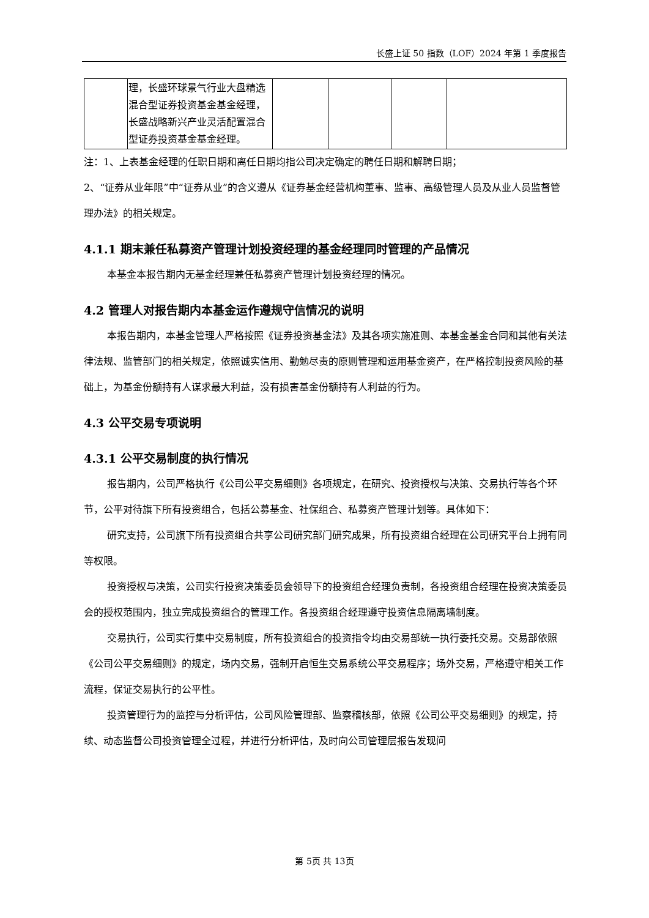长盛上证 50 指数（LOF）2024 年第 1 季度报告
| | 理，长盛环球景气行业大盘精选混合型证券投资基金基金经理，长盛战略新兴产业灵活配置混合型证券投资基金基金经理。 | | | | |
注：1、上表基金经理的任职日期和离任日期均指公司决定确定的聘任日期和解聘日期；
2、“证券从业年限”中“证券从业”的含义遵从《证券基金经营机构董事、监事、高级管理人员及从业人员监督管理办法》的相关规定。
4.1.1 期末兼任私募资产管理计划投资经理的基金经理同时管理的产品情况
本基金本报告期内无基金经理兼任私募资产管理计划投资经理的情况。
4.2 管理人对报告期内本基金运作遵规守信情况的说明
本报告期内，本基金管理人严格按照《证券投资基金法》及其各项实施准则、本基金基金合同和其他有关法律法规、监管部门的相关规定，依照诚实信用、勤勉尽责的原则管理和运用基金资产，在严格控制投资风险的基础上，为基金份额持有人谋求最大利益，没有损害基金份额持有人利益的行为。
4.3 公平交易专项说明
4.3.1 公平交易制度的执行情况
报告期内，公司严格执行《公司公平交易细则》各项规定，在研究、投资授权与决策、交易执行等各个环节，公平对待旗下所有投资组合，包括公募基金、社保组合、私募资产管理计划等。具体如下：
研究支持，公司旗下所有投资组合共享公司研究部门研究成果，所有投资组合经理在公司研究平台上拥有同等权限。
投资授权与决策，公司实行投资决策委员会领导下的投资组合经理负责制，各投资组合经理在投资决策委员会的授权范围内，独立完成投资组合的管理工作。各投资组合经理遵守投资信息隔离墙制度。
交易执行，公司实行集中交易制度，所有投资组合的投资指令均由交易部统一执行委托交易。交易部依照《公司公平交易细则》的规定，场内交易，强制开启恒生交易系统公平交易程序；场外交易，严格遵守相关工作流程，保证交易执行的公平性。
投资管理行为的监控与分析评估，公司风险管理部、监察稽核部，依照《公司公平交易细则》的规定，持续、动态监督公司投资管理全过程，并进行分析评估，及时向公司管理层报告发现问
第 5页 共 13页